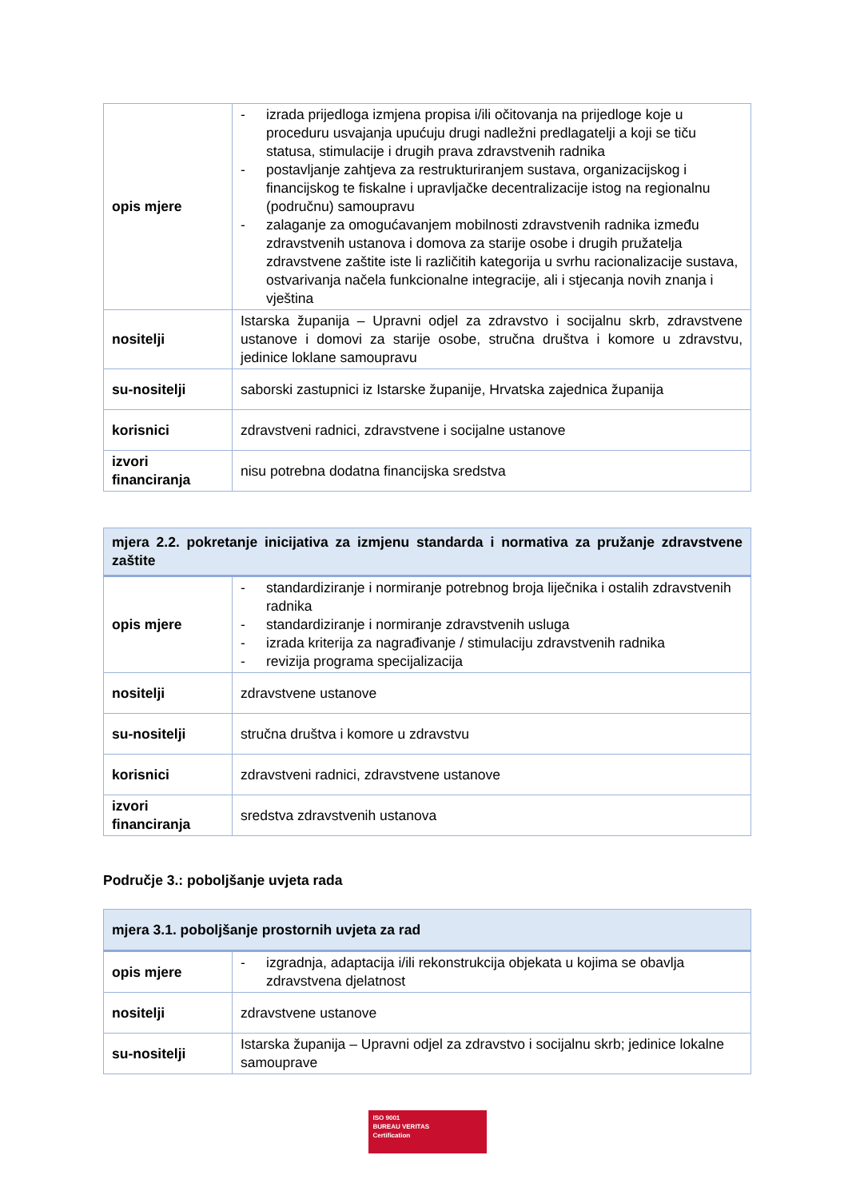| opis mjere | - izrada prijedloga izmjena propisa i/ili očitovanja na prijedloge koje u proceduru usvajanja upućuju drugi nadležni predlagatelji a koji se tiču statusa, stimulacije i drugih prava zdravstvenih radnika - postavljanje zahtjeva za restrukturiranjem sustava, organizacijskog i financijskog te fiskalne i upravljačke decentralizacije istog na regionalnu (područnu) samoupravu - zalaganje za omogućavanjem mobilnosti zdravstvenih radnika između zdravstvenih ustanova i domova za starije osobe i drugih pružatelja zdravstvene zaštite iste li različitih kategorija u svrhu racionalizacije sustava, ostvarivanja načela funkcionalne integracije, ali i stjecanja novih znanja i vještina |
| nositelji | Istarska županija – Upravni odjel za zdravstvo i socijalnu skrb, zdravstvene ustanove i domovi za starije osobe, stručna društva i komore u zdravstvu, jedinice loklane samoupravu |
| su-nositelji | saborski zastupnici iz Istarske županije, Hrvatska zajednica županija |
| korisnici | zdravstveni radnici, zdravstvene i socijalne ustanove |
| izvori financiranja | nisu potrebna dodatna financijska sredstva |
| mjera 2.2. pokretanje inicijativa za izmjenu standarda i normativa za pružanje zdravstvene zaštite | |
| --- | --- |
| opis mjere | - standardiziranje i normiranje potrebnog broja liječnika i ostalih zdravstvenih radnika - standardiziranje i normiranje zdravstvenih usluga - izrada kriterija za nagrađivanje / stimulaciju zdravstvenih radnika - revizija programa specijalizacija |
| nositelji | zdravstvene ustanove |
| su-nositelji | stručna društva i komore u zdravstvu |
| korisnici | zdravstveni radnici, zdravstvene ustanove |
| izvori financiranja | sredstva zdravstvenih ustanova |
Područje 3.: poboljšanje uvjeta rada
| mjera 3.1. poboljšanje prostornih uvjeta za rad | |
| --- | --- |
| opis mjere | - izgradnja, adaptacija i/ili rekonstrukcija objekata u kojima se obavlja zdravstvena djelatnost |
| nositelji | zdravstvene ustanove |
| su-nositelji | Istarska županija – Upravni odjel za zdravstvo i socijalnu skrb; jedinice lokalne samouprave |
ISO 9001
BUREAU VERITAS
Certification